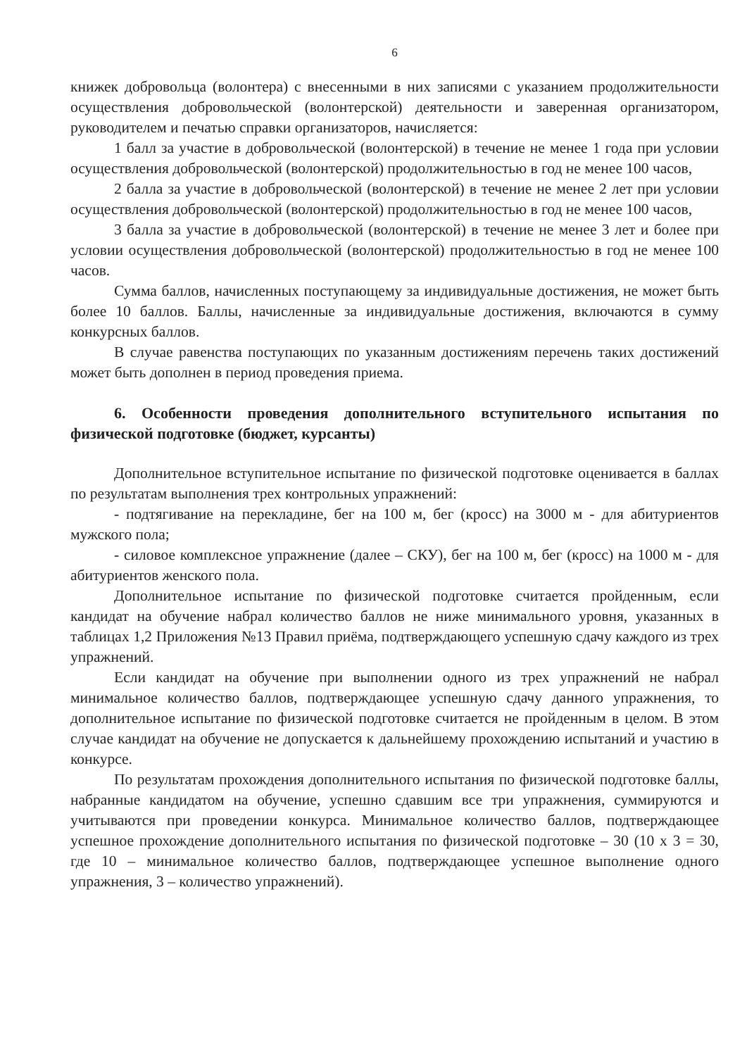6
книжек добровольца (волонтера) с внесенными в них записями с указанием продолжительности осуществления добровольческой (волонтерской) деятельности и заверенная организатором, руководителем и печатью справки организаторов, начисляется:
1 балл за участие в добровольческой (волонтерской) в течение не менее 1 года при условии осуществления добровольческой (волонтерской) продолжительностью в год не менее 100 часов,
2 балла за участие в добровольческой (волонтерской) в течение не менее 2 лет при условии осуществления добровольческой (волонтерской) продолжительностью в год не менее 100 часов,
3 балла за участие в добровольческой (волонтерской) в течение не менее 3 лет и более при условии осуществления добровольческой (волонтерской) продолжительностью в год не менее 100 часов.
Сумма баллов, начисленных поступающему за индивидуальные достижения, не может быть более 10 баллов. Баллы, начисленные за индивидуальные достижения, включаются в сумму конкурсных баллов.
В случае равенства поступающих по указанным достижениям перечень таких достижений может быть дополнен в период проведения приема.
6. Особенности проведения дополнительного вступительного испытания по физической подготовке (бюджет, курсанты)
Дополнительное вступительное испытание по физической подготовке оценивается в баллах по результатам выполнения трех контрольных упражнений:
- подтягивание на перекладине, бег на 100 м, бег (кросс) на 3000 м - для абитуриентов мужского пола;
- силовое комплексное упражнение (далее – СКУ), бег на 100 м, бег (кросс) на 1000 м - для абитуриентов женского пола.
Дополнительное испытание по физической подготовке считается пройденным, если кандидат на обучение набрал количество баллов не ниже минимального уровня, указанных в таблицах 1,2 Приложения №13 Правил приёма, подтверждающего успешную сдачу каждого из трех упражнений.
Если кандидат на обучение при выполнении одного из трех упражнений не набрал минимальное количество баллов, подтверждающее успешную сдачу данного упражнения, то дополнительное испытание по физической подготовке считается не пройденным в целом. В этом случае кандидат на обучение не допускается к дальнейшему прохождению испытаний и участию в конкурсе.
По результатам прохождения дополнительного испытания по физической подготовке баллы, набранные кандидатом на обучение, успешно сдавшим все три упражнения, суммируются и учитываются при проведении конкурса. Минимальное количество баллов, подтверждающее успешное прохождение дополнительного испытания по физической подготовке – 30 (10 х 3 = 30, где 10 – минимальное количество баллов, подтверждающее успешное выполнение одного упражнения, 3 – количество упражнений).